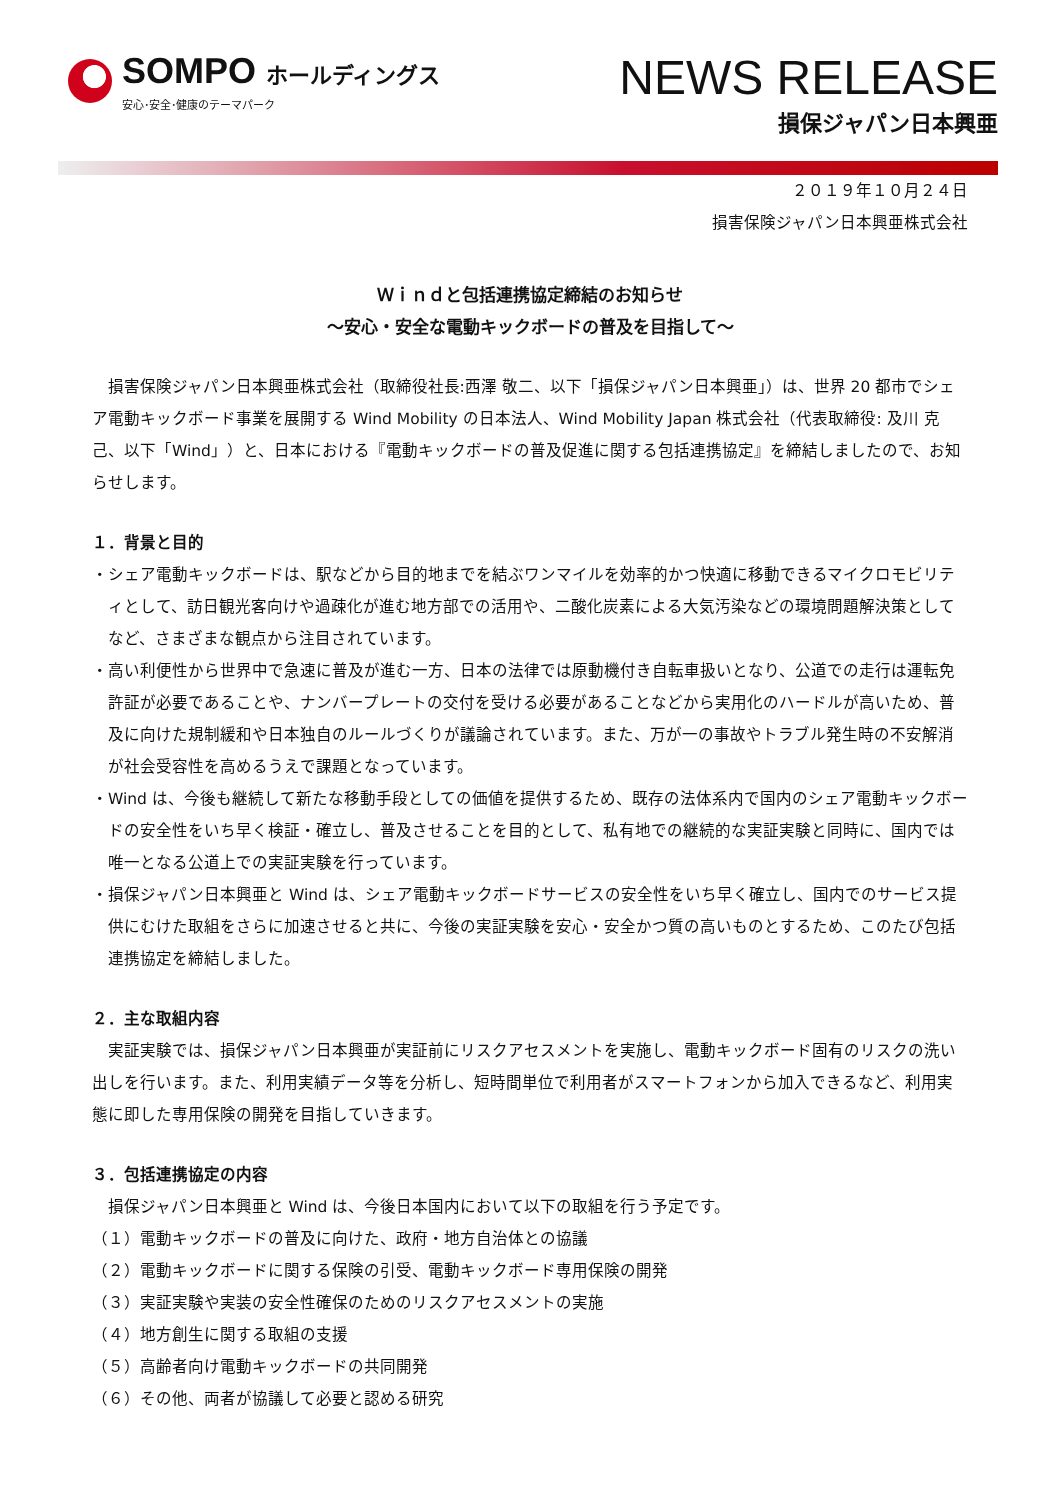SOMPO ホールディングス
安心･安全･健康のテーマパーク
NEWS RELEASE
損保ジャパン日本興亜
２０１９年１０月２４日
損害保険ジャパン日本興亜株式会社
Ｗｉｎｄと包括連携協定締結のお知らせ
～安心・安全な電動キックボードの普及を目指して～
損害保険ジャパン日本興亜株式会社（取締役社長:西澤 敬二、以下「損保ジャパン日本興亜」）は、世界 20 都市でシェア電動キックボード事業を展開する Wind Mobility の日本法人、Wind Mobility Japan 株式会社（代表取締役: 及川 克己、以下「Wind」）と、日本における『電動キックボードの普及促進に関する包括連携協定』を締結しましたので、お知らせします。
１．背景と目的
・シェア電動キックボードは、駅などから目的地までを結ぶワンマイルを効率的かつ快適に移動できるマイクロモビリティとして、訪日観光客向けや過疎化が進む地方部での活用や、二酸化炭素による大気汚染などの環境問題解決策としてなど、さまざまな観点から注目されています。
・高い利便性から世界中で急速に普及が進む一方、日本の法律では原動機付き自転車扱いとなり、公道での走行は運転免許証が必要であることや、ナンバープレートの交付を受ける必要があることなどから実用化のハードルが高いため、普及に向けた規制緩和や日本独自のルールづくりが議論されています。また、万が一の事故やトラブル発生時の不安解消が社会受容性を高めるうえで課題となっています。
・Wind は、今後も継続して新たな移動手段としての価値を提供するため、既存の法体系内で国内のシェア電動キックボードの安全性をいち早く検証・確立し、普及させることを目的として、私有地での継続的な実証実験と同時に、国内では唯一となる公道上での実証実験を行っています。
・損保ジャパン日本興亜と Wind は、シェア電動キックボードサービスの安全性をいち早く確立し、国内でのサービス提供にむけた取組をさらに加速させると共に、今後の実証実験を安心・安全かつ質の高いものとするため、このたび包括連携協定を締結しました。
２．主な取組内容
実証実験では、損保ジャパン日本興亜が実証前にリスクアセスメントを実施し、電動キックボード固有のリスクの洗い出しを行います。また、利用実績データ等を分析し、短時間単位で利用者がスマートフォンから加入できるなど、利用実態に即した専用保険の開発を目指していきます。
３．包括連携協定の内容
損保ジャパン日本興亜と Wind は、今後日本国内において以下の取組を行う予定です。
（１）電動キックボードの普及に向けた、政府・地方自治体との協議
（２）電動キックボードに関する保険の引受、電動キックボード専用保険の開発
（３）実証実験や実装の安全性確保のためのリスクアセスメントの実施
（４）地方創生に関する取組の支援
（５）高齢者向け電動キックボードの共同開発
（６）その他、両者が協議して必要と認める研究